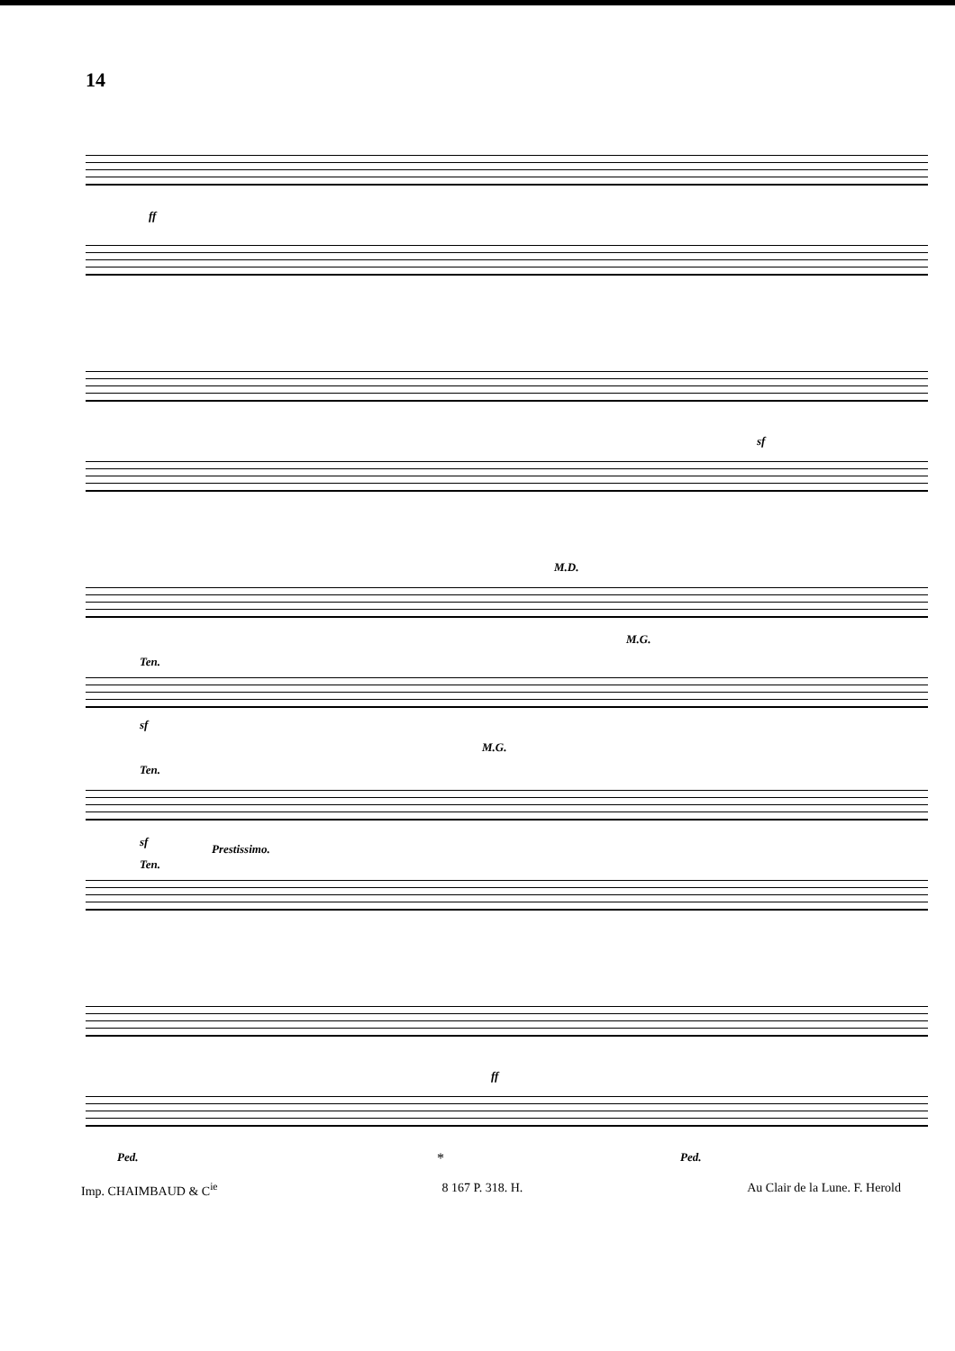14
ff
sf
Ten.
sf
M.D.
M.G.
M.G.
Ten.
sf
Prestissimo.
Ten.
ff
Ped. Ped. *
Imp. CHAIMBAUD & C<sup>ie</sup> 8 167 P. 318. H. Au Clair de la Lune. F. Herold